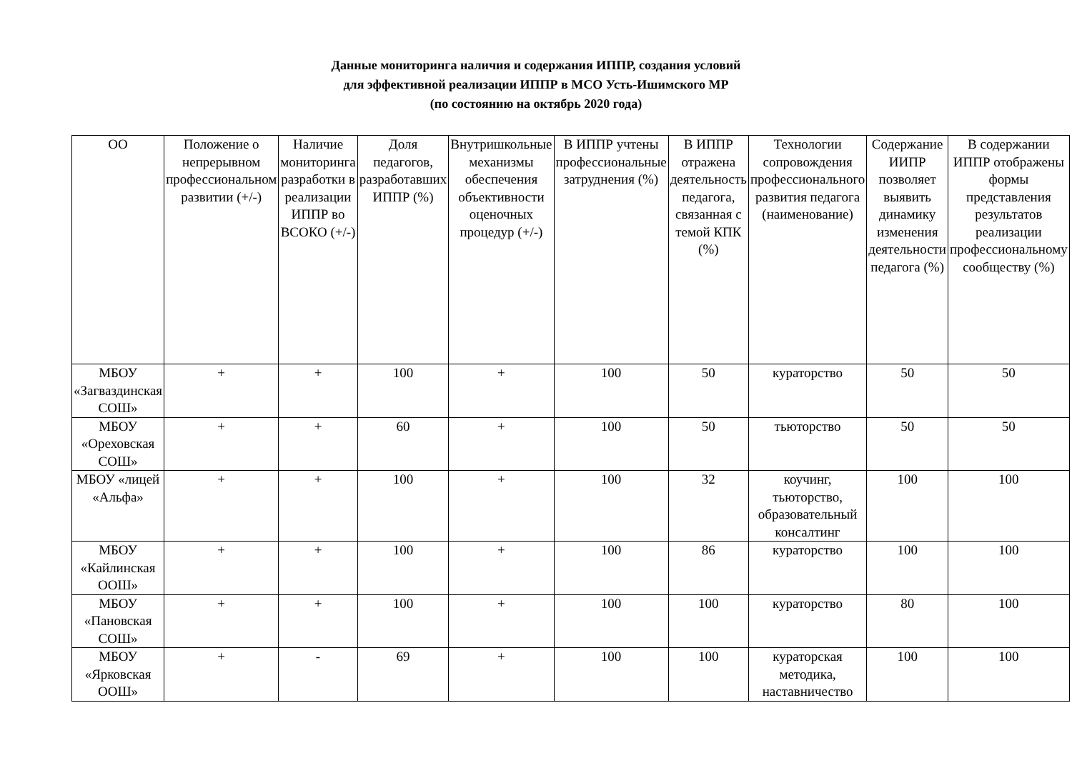Данные мониторинга наличия и содержания ИППР, создания условий
для эффективной реализации ИППР в МСО Усть-Ишимского МР
(по состоянию на октябрь 2020 года)
| ОО | Положение о непрерывном профессиональном развитии (+/-) | Наличие мониторинга разработки в реализации ИППР во ВСОКО (+/-) | Доля педагогов, разработавших ИППР (%) | Внутришкольные механизмы обеспечения объективности оценочных процедур (+/-) | В ИППР учтены профессиональные затруднения (%) | В ИППР отражена деятельность педагога, связанная с темой КПК (%) | Технологии сопровождения профессионального развития педагога (наименование) | Содержание ИИПР позволяет выявить динамику изменения деятельности педагога (%) | В содержании ИППР отображены формы представления результатов реализации профессиональному сообществу (%) |
| --- | --- | --- | --- | --- | --- | --- | --- | --- | --- |
| МБОУ «Загваздинская СОШ» | + | + | 100 | + | 100 | 50 | кураторство | 50 | 50 |
| МБОУ «Ореховская СОШ» | + | + | 60 | + | 100 | 50 | тьюторство | 50 | 50 |
| МБОУ «лицей «Альфа» | + | + | 100 | + | 100 | 32 | коучинг, тьюторство, образовательный консалтинг | 100 | 100 |
| МБОУ «Кайлинская ООШ» | + | + | 100 | + | 100 | 86 | кураторство | 100 | 100 |
| МБОУ «Пановская СОШ» | + | + | 100 | + | 100 | 100 | кураторство | 80 | 100 |
| МБОУ «Ярковская ООШ» | + | - | 69 | + | 100 | 100 | кураторская методика, наставничество | 100 | 100 |